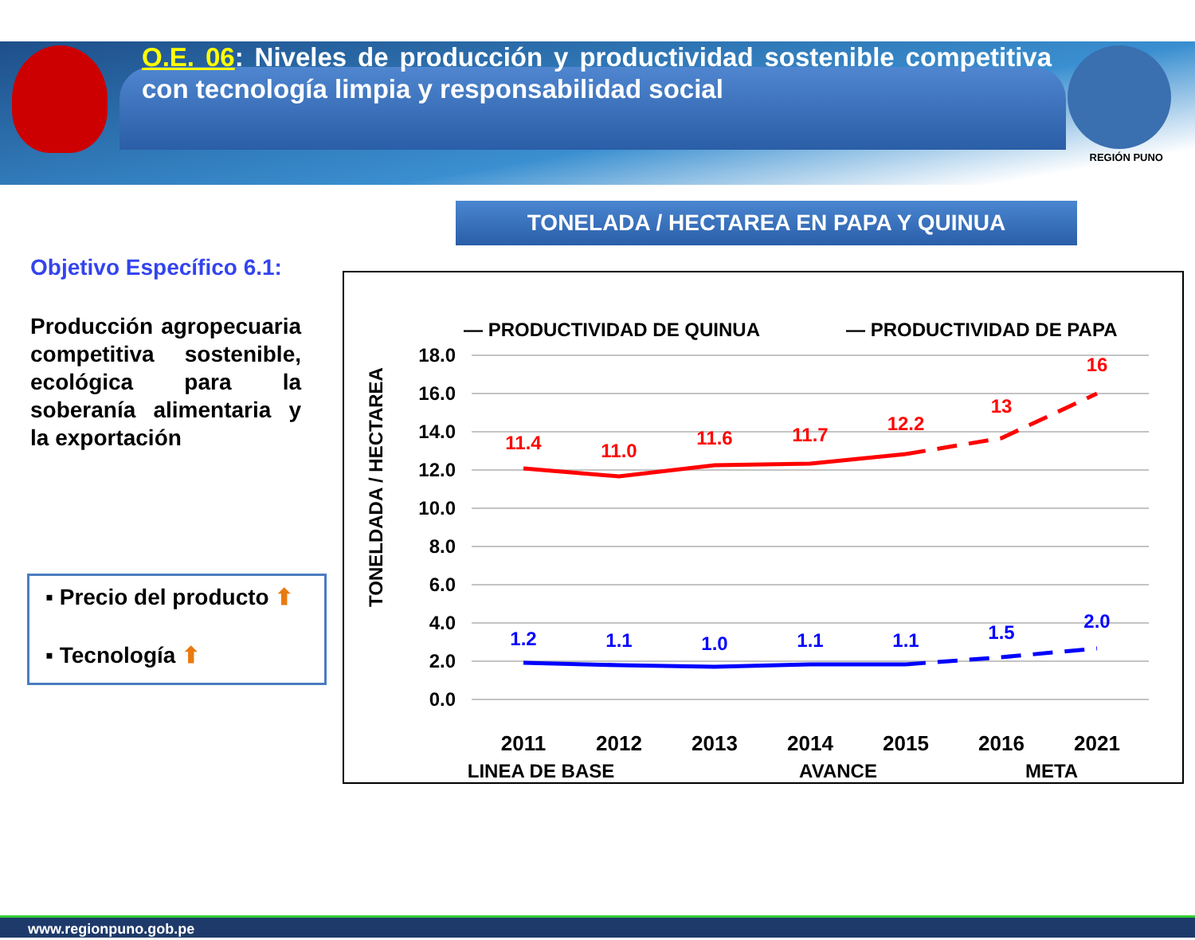REGIÓN PUNO
O.E. 06: Niveles de producción y productividad sostenible competitiva con tecnología limpia y responsabilidad social
TONELADA / HECTAREA EN PAPA Y QUINUA
Objetivo Específico 6.1:
Producción agropecuaria competitiva sostenible, ecológica para la soberanía alimentaria y la exportación
▪ Precio del producto ⬆
▪ Tecnología ⬆
— PRODUCTIVIDAD DE QUINUA
— PRODUCTIVIDAD DE PAPA
TONELDADA / HECTAREA
18.0
16.0
14.0
12.0
10.0
8.0
6.0
4.0
2.0
0.0
11.4
11.0
11.6
11.7
12.2
13
16
1.2
1.1
1.0
1.1
1.1
1.5
2.0
2011
2012
2013
2014
2015
2016
2021
LINEA DE BASE
AVANCE
META
www.regionpuno.gob.pe